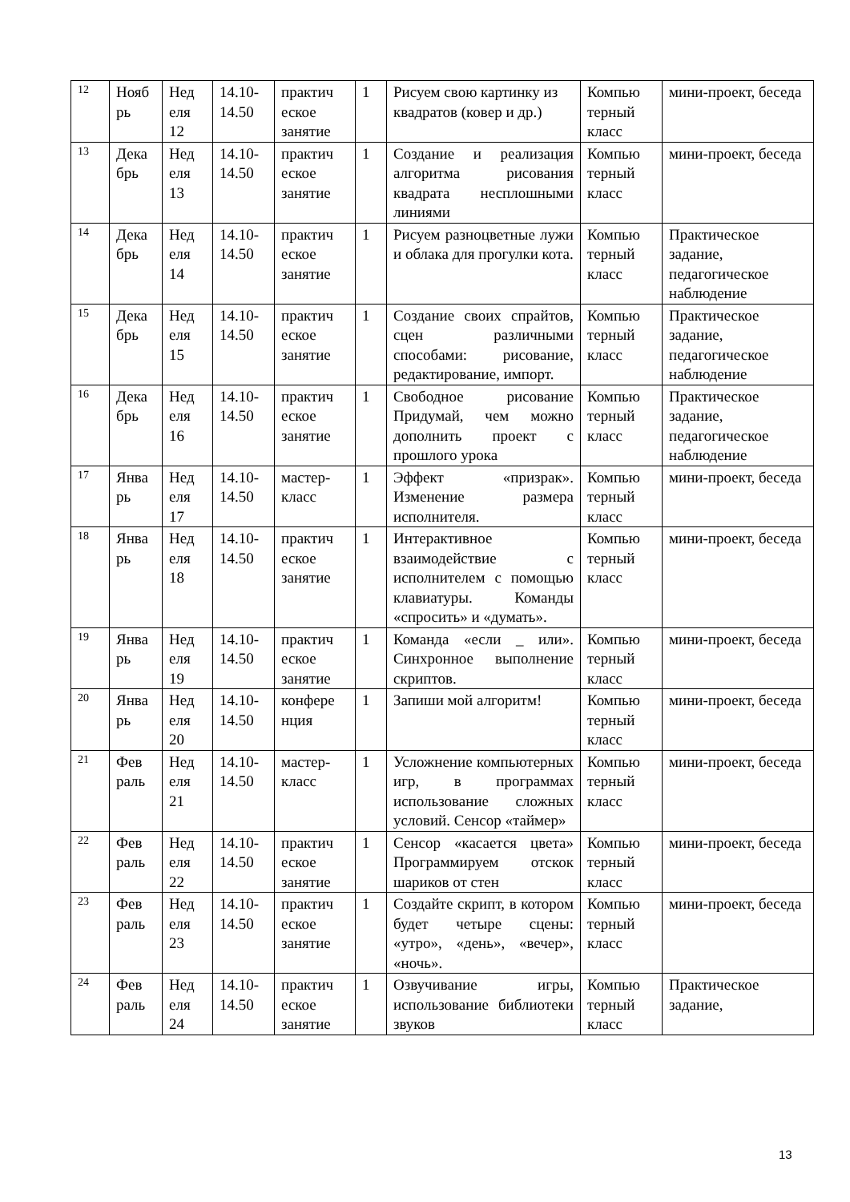| 12 | Нояб рь | Нед еля 12 | 14.10-14.50 | практич еское занятие | 1 | Рисуем свою картинку из квадратов (ковер и др.) | Компью терный класс | мини-проект, беседа |
| 13 | Дека брь | Нед еля 13 | 14.10-14.50 | практич еское занятие | 1 | Создание и реализация алгоритма рисования квадрата несплошными линиями | Компью терный класс | мини-проект, беседа |
| 14 | Дека брь | Нед еля 14 | 14.10-14.50 | практич еское занятие | 1 | Рисуем разноцветные лужи и облака для прогулки кота. | Компью терный класс | Практическое задание, педагогическое наблюдение |
| 15 | Дека брь | Нед еля 15 | 14.10-14.50 | практич еское занятие | 1 | Создание своих спрайтов, сцен различными способами: рисование, редактирование, импорт. | Компью терный класс | Практическое задание, педагогическое наблюдение |
| 16 | Дека брь | Нед еля 16 | 14.10-14.50 | практич еское занятие | 1 | Свободное рисование Придумай, чем можно дополнить проект с прошлого урока | Компью терный класс | Практическое задание, педагогическое наблюдение |
| 17 | Янва рь | Нед еля 17 | 14.10-14.50 | мастер-класс | 1 | Эффект «призрак». Изменение размера исполнителя. | Компью терный класс | мини-проект, беседа |
| 18 | Янва рь | Нед еля 18 | 14.10-14.50 | практич еское занятие | 1 | Интерактивное взаимодействие с исполнителем с помощью клавиатуры. Команды «спросить» и «думать». | Компью терный класс | мини-проект, беседа |
| 19 | Янва рь | Нед еля 19 | 14.10-14.50 | практич еское занятие | 1 | Команда «если _ или». Синхронное выполнение скриптов. | Компью терный класс | мини-проект, беседа |
| 20 | Янва рь | Нед еля 20 | 14.10-14.50 | конфере нция | 1 | Запиши мой алгоритм! | Компью терный класс | мини-проект, беседа |
| 21 | Фев раль | Нед еля 21 | 14.10-14.50 | мастер-класс | 1 | Усложнение компьютерных игр, в программах использование сложных условий. Сенсор «таймер» | Компью терный класс | мини-проект, беседа |
| 22 | Фев раль | Нед еля 22 | 14.10-14.50 | практич еское занятие | 1 | Сенсор «касается цвета» Программируем отскок шариков от стен | Компью терный класс | мини-проект, беседа |
| 23 | Фев раль | Нед еля 23 | 14.10-14.50 | практич еское занятие | 1 | Создайте скрипт, в котором будет четыре сцены: «утро», «день», «вечер», «ночь». | Компью терный класс | мини-проект, беседа |
| 24 | Фев раль | Нед еля 24 | 14.10-14.50 | практич еское занятие | 1 | Озвучивание игры, использование библиотеки звуков | Компью терный класс | Практическое задание, |
13